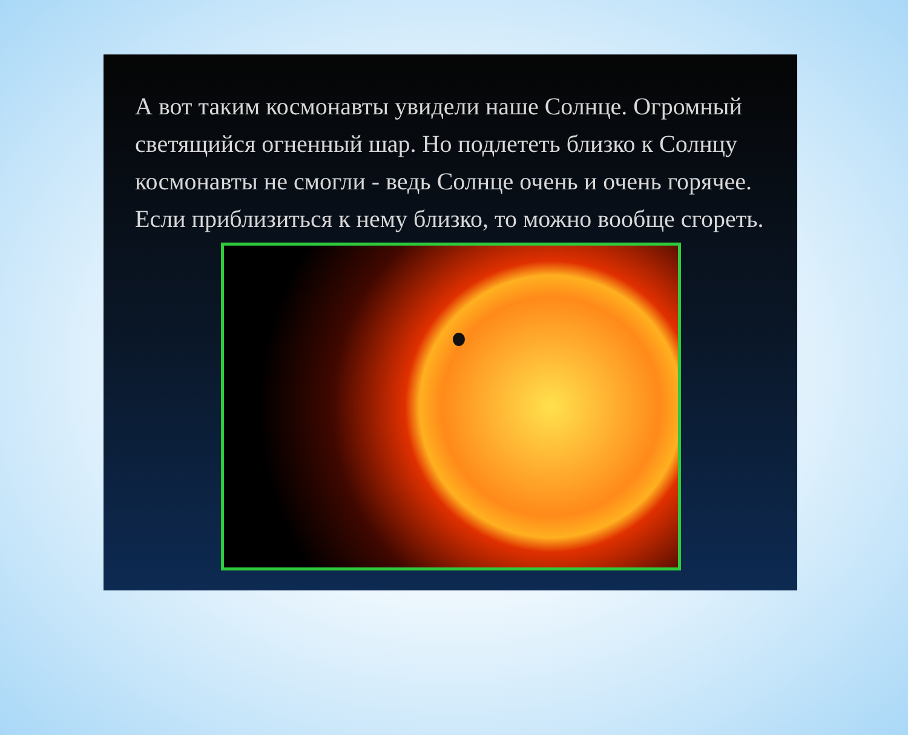А вот таким космонавты увидели наше Солнце. Огромный светящийся огненный шар. Но подлететь близко к Солнцу космонавты не смогли - ведь Солнце очень и очень горячее. Если приблизиться к нему близко, то можно вообще сгореть.